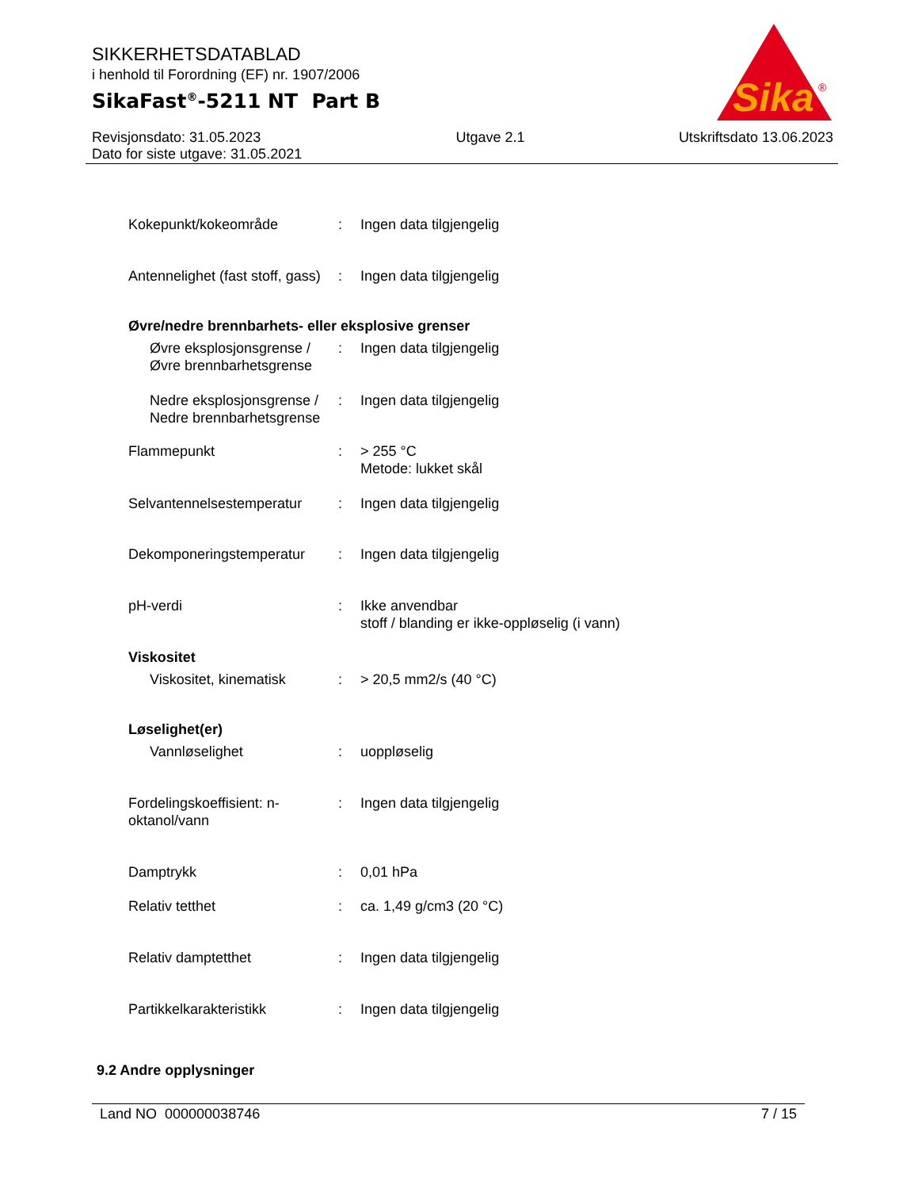SIKKERHETSDATABLAD
i henhold til Forordning (EF) nr. 1907/2006
SikaFast<sup>®</sup>-5211 NT Part B
Sika
®
Revisjonsdato: 31.05.2023
Dato for siste utgave: 31.05.2021
Utgave 2.1 Utskriftsdato 13.06.2023
Kokepunkt/kokeområde : Ingen data tilgjengelig
Antennelighet (fast stoff, gass)
: Ingen data tilgjengelig
Øvre/nedre brennbarhets- eller eksplosive grenser
Øvre eksplosjonsgrense / Øvre brennbarhetsgrense
: Ingen data tilgjengelig
Nedre eksplosjonsgrense / Nedre brennbarhetsgrense
: Ingen data tilgjengelig
Flammepunkt : > 255 °C
Metode: lukket skål
Selvantennelsestemperatur
: Ingen data tilgjengelig
Dekomponeringstemperatur : Ingen data tilgjengelig
pH-verdi : Ikke anvendbar
stoff / blanding er ikke-oppløselig (i vann)
Viskositet
Viskositet, kinematisk : > 20,5 mm2/s (40 °C)
Løselighet(er)
Vannløselighet : uoppløselig
Fordelingskoeffisient: n-oktanol/vann
: Ingen data tilgjengelig
Damptrykk : 0,01 hPa
Relativ tetthet : ca. 1,49 g/cm3 (20 °C)
Relativ damptetthet : Ingen data tilgjengelig
Partikkelkarakteristikk : Ingen data tilgjengelig
9.2 Andre opplysninger
Land NO 000000038746 7 / 15